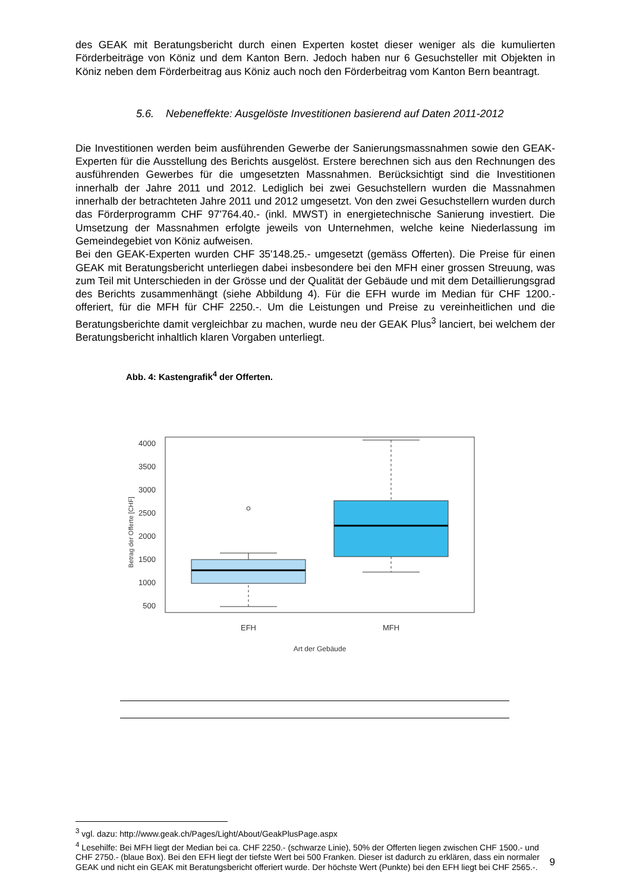des GEAK mit Beratungsbericht durch einen Experten kostet dieser weniger als die kumulierten Förderbeiträge von Köniz und dem Kanton Bern. Jedoch haben nur 6 Gesuchsteller mit Objekten in Köniz neben dem Förderbeitrag aus Köniz auch noch den Förderbeitrag vom Kanton Bern beantragt.
5.6. Nebeneffekte: Ausgelöste Investitionen basierend auf Daten 2011-2012
Die Investitionen werden beim ausführenden Gewerbe der Sanierungsmassnahmen sowie den GEAK-Experten für die Ausstellung des Berichts ausgelöst. Erstere berechnen sich aus den Rechnungen des ausführenden Gewerbes für die umgesetzten Massnahmen. Berücksichtigt sind die Investitionen innerhalb der Jahre 2011 und 2012. Lediglich bei zwei Gesuchstellern wurden die Massnahmen innerhalb der betrachteten Jahre 2011 und 2012 umgesetzt. Von den zwei Gesuchstellern wurden durch das Förderprogramm CHF 97'764.40.- (inkl. MWST) in energietechnische Sanierung investiert. Die Umsetzung der Massnahmen erfolgte jeweils von Unternehmen, welche keine Niederlassung im Gemeindegebiet von Köniz aufweisen.
Bei den GEAK-Experten wurden CHF 35'148.25.- umgesetzt (gemäss Offerten). Die Preise für einen GEAK mit Beratungsbericht unterliegen dabei insbesondere bei den MFH einer grossen Streuung, was zum Teil mit Unterschieden in der Grösse und der Qualität der Gebäude und mit dem Detaillierungsgrad des Berichts zusammenhängt (siehe Abbildung 4). Für die EFH wurde im Median für CHF 1200.- offeriert, für die MFH für CHF 2250.-. Um die Leistungen und Preise zu vereinheitlichen und die Beratungsberichte damit vergleichbar zu machen, wurde neu der GEAK Plus<sup>3</sup> lanciert, bei welchem der Beratungsbericht inhaltlich klaren Vorgaben unterliegt.
Abb. 4: Kastengrafik<sup>4</sup> der Offerten.
4000
3500
3000
2500
2000
1500
1000
500
Betrag der Offerte [CHF]
EFH
MFH
Art der Gebäude
<sup>3</sup> vgl. dazu: http://www.geak.ch/Pages/Light/About/GeakPlusPage.aspx
<sup>4</sup> Lesehilfe: Bei MFH liegt der Median bei ca. CHF 2250.- (schwarze Linie), 50% der Offerten liegen zwischen CHF 1500.- und CHF 2750.- (blaue Box). Bei den EFH liegt der tiefste Wert bei 500 Franken. Dieser ist dadurch zu erklären, dass ein normaler GEAK und nicht ein GEAK mit Beratungsbericht offeriert wurde. Der höchste Wert (Punkte) bei den EFH liegt bei CHF 2565.-.
9